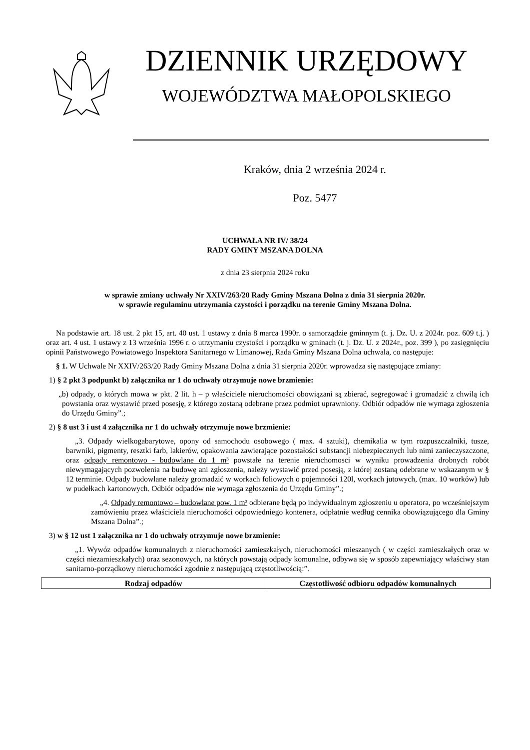DZIENNIK URZĘDOWY
WOJEWÓDZTWA MAŁOPOLSKIEGO
Kraków, dnia 2 września 2024 r.
Poz. 5477
UCHWAŁA NR IV/ 38/24
RADY GMINY MSZANA DOLNA
z dnia 23 sierpnia 2024 roku
w sprawie zmiany uchwały Nr XXIV/263/20 Rady Gminy Mszana Dolna z dnia 31 sierpnia 2020r.
w sprawie regulaminu utrzymania czystości i porządku na terenie Gminy Mszana Dolna.
Na podstawie art. 18 ust. 2 pkt 15, art. 40 ust. 1 ustawy z dnia 8 marca 1990r. o samorządzie gminnym (t. j. Dz. U. z 2024r. poz. 609 t.j. ) oraz art. 4 ust. 1 ustawy z 13 września 1996 r. o utrzymaniu czystości i porządku w gminach (t. j. Dz. U. z 2024r., poz. 399 ), po zasięgnięciu opinii Państwowego Powiatowego Inspektora Sanitarnego w Limanowej, Rada Gminy Mszana Dolna uchwala, co następuje:
§ 1. W Uchwale Nr XXIV/263/20 Rady Gminy Mszana Dolna z dnia 31 sierpnia 2020r. wprowadza się następujące zmiany:
1) § 2 pkt 3 podpunkt b) załącznika nr 1 do uchwały otrzymuje nowe brzmienie:
„b) odpady, o których mowa w pkt. 2 lit. h – p właściciele nieruchomości obowiązani są zbierać, segregować i gromadzić z chwilą ich powstania oraz wystawić przed posesję, z którego zostaną odebrane przez podmiot uprawniony. Odbiór odpadów nie wymaga zgłoszenia do Urzędu Gminy”.;
2) § 8 ust 3 i ust 4 załącznika nr 1 do uchwały otrzymuje nowe brzmienie:
„3. Odpady wielkogabarytowe, opony od samochodu osobowego ( max. 4 sztuki), chemikalia w tym rozpuszczalniki, tusze, barwniki, pigmenty, resztki farb, lakierów, opakowania zawierające pozostałości substancji niebezpiecznych lub nimi zanieczyszczone, oraz odpady remontowo - budowlane do 1 m³ powstałe na terenie nieruchomosci w wyniku prowadzenia drobnych robót niewymagających pozwolenia na budowę ani zgłoszenia, należy wystawić przed posesją, z której zostaną odebrane w wskazanym w § 12 terminie. Odpady budowlane należy gromadzić w workach foliowych o pojemności 120l, workach jutowych, (max. 10 worków) lub w pudełkach kartonowych. Odbiór odpadów nie wymaga zgłoszenia do Urzędu Gminy”.;
„4. Odpady remontowo – budowlane pow. 1 m³ odbierane będą po indywidualnym zgłoszeniu u operatora, po wcześniejszym zamówieniu przez właściciela nieruchomości odpowiedniego kontenera, odpłatnie według cennika obowiązującego dla Gminy Mszana Dolna”.;
3) w § 12 ust 1 załącznika nr 1 do uchwały otrzymuje nowe brzmienie:
„1. Wywóz odpadów komunalnych z nieruchomości zamieszkałych, nieruchomości mieszanych ( w części zamieszkałych oraz w części niezamieszkałych) oraz sezonowych, na których powstają odpady komunalne, odbywa się w sposób zapewniający właściwy stan sanitarno-porządkowy nieruchomości zgodnie z następującą częstotliwością:”.
| Rodzaj odpadów | Częstotliwość odbioru odpadów komunalnych |
| --- | --- |